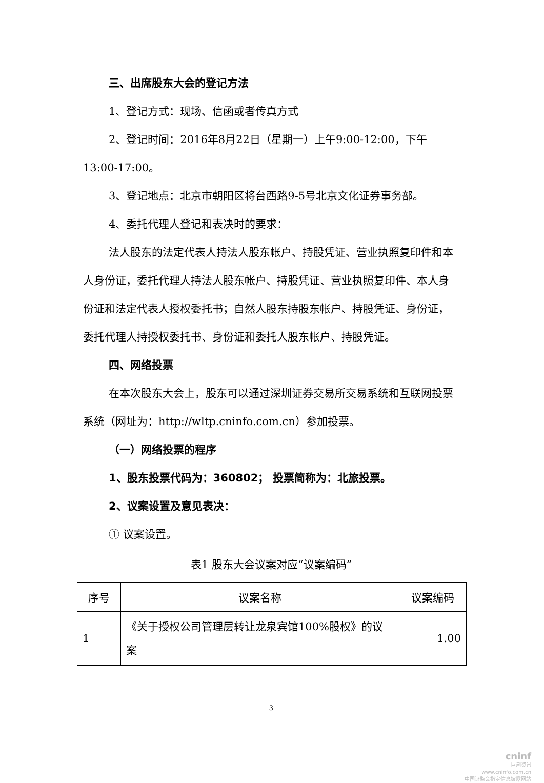三、出席股东大会的登记方法
1、登记方式：现场、信函或者传真方式
2、登记时间：2016年8月22日（星期一）上午9:00-12:00，下午13:00-17:00。
3、登记地点：北京市朝阳区将台西路9-5号北京文化证券事务部。
4、委托代理人登记和表决时的要求：
法人股东的法定代表人持法人股东帐户、持股凭证、营业执照复印件和本人身份证，委托代理人持法人股东帐户、持股凭证、营业执照复印件、本人身份证和法定代表人授权委托书；自然人股东持股东帐户、持股凭证、身份证，委托代理人持授权委托书、身份证和委托人股东帐户、持股凭证。
四、网络投票
在本次股东大会上，股东可以通过深圳证券交易所交易系统和互联网投票系统（网址为：http://wltp.cninfo.com.cn）参加投票。
（一）网络投票的程序
1、股东投票代码为：360802； 投票简称为：北旅投票。
2、议案设置及意见表决：
① 议案设置。
表1 股东大会议案对应“议案编码”
| 序号 | 议案名称 | 议案编码 |
| --- | --- | --- |
| 1 | 《关于授权公司管理层转让龙泉宾馆100%股权》的议案 | 1.00 |
3
cninf
巨潮资讯
www.cninfo.com.cn
中国证监会指定信息披露网站